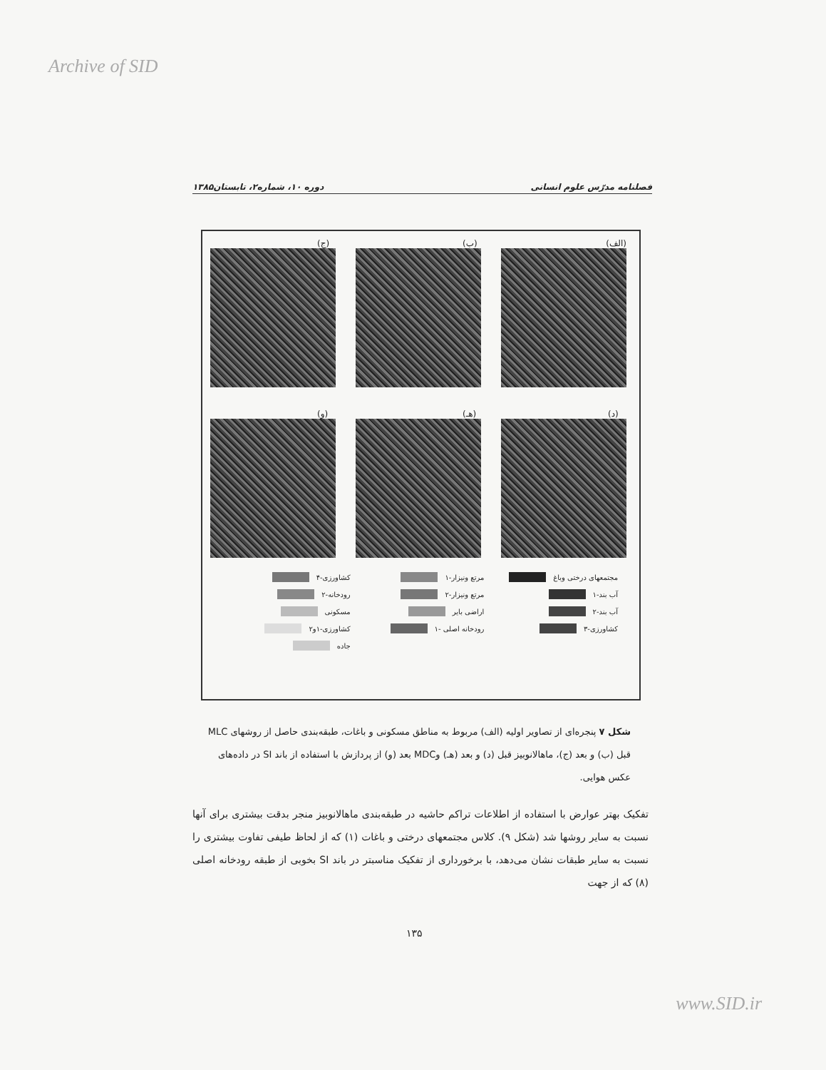Archive of SID
فصلنامه مدرّس علوم انسانی دوره ۱۰، شماره۲، تابستان۱۳۸۵
(الف)
(ب)
(ج)
(د)
(هـ)
(و)
مجتمعهای درختی وباغ
مرتع ونیزار-۱
کشاورزی-۴
آب بند-۱
مرتع ونیزار-۲
رودخانه-۲
آب بند-۲
اراضی بایر
مسکونی
کشاورزی-۳
رودخانه اصلی -۱
کشاورزی-۱و۲
جاده
شکل ۷ پنجره‌ای از تصاویر اولیه (الف) مربوط به مناطق مسکونی و باغات، طبقه‌بندی حاصل از روشهای MLC قبل (ب) و بعد (ج)، ماهالانوبیز قبل (د) و بعد (هـ) وMDC بعد (و) از پردازش با استفاده از باند SI در داده‌های عکس هوایی.
تفکیک بهتر عوارض با استفاده از اطلاعات تراکم حاشیه در طبقه‌بندی ماهالانوبیز منجر بدقت بیشتری برای آنها نسبت به سایر روشها شد (شکل ۹). کلاس مجتمعهای درختی و باغات (۱) که از لحاظ طیفی تفاوت بیشتری را نسبت به سایر طبقات نشان می‌دهد، با برخورداری از تفکیک مناسبتر در باند SI بخوبی از طبقه رودخانه اصلی (۸) که از جهت
۱۳۵
www.SID.ir